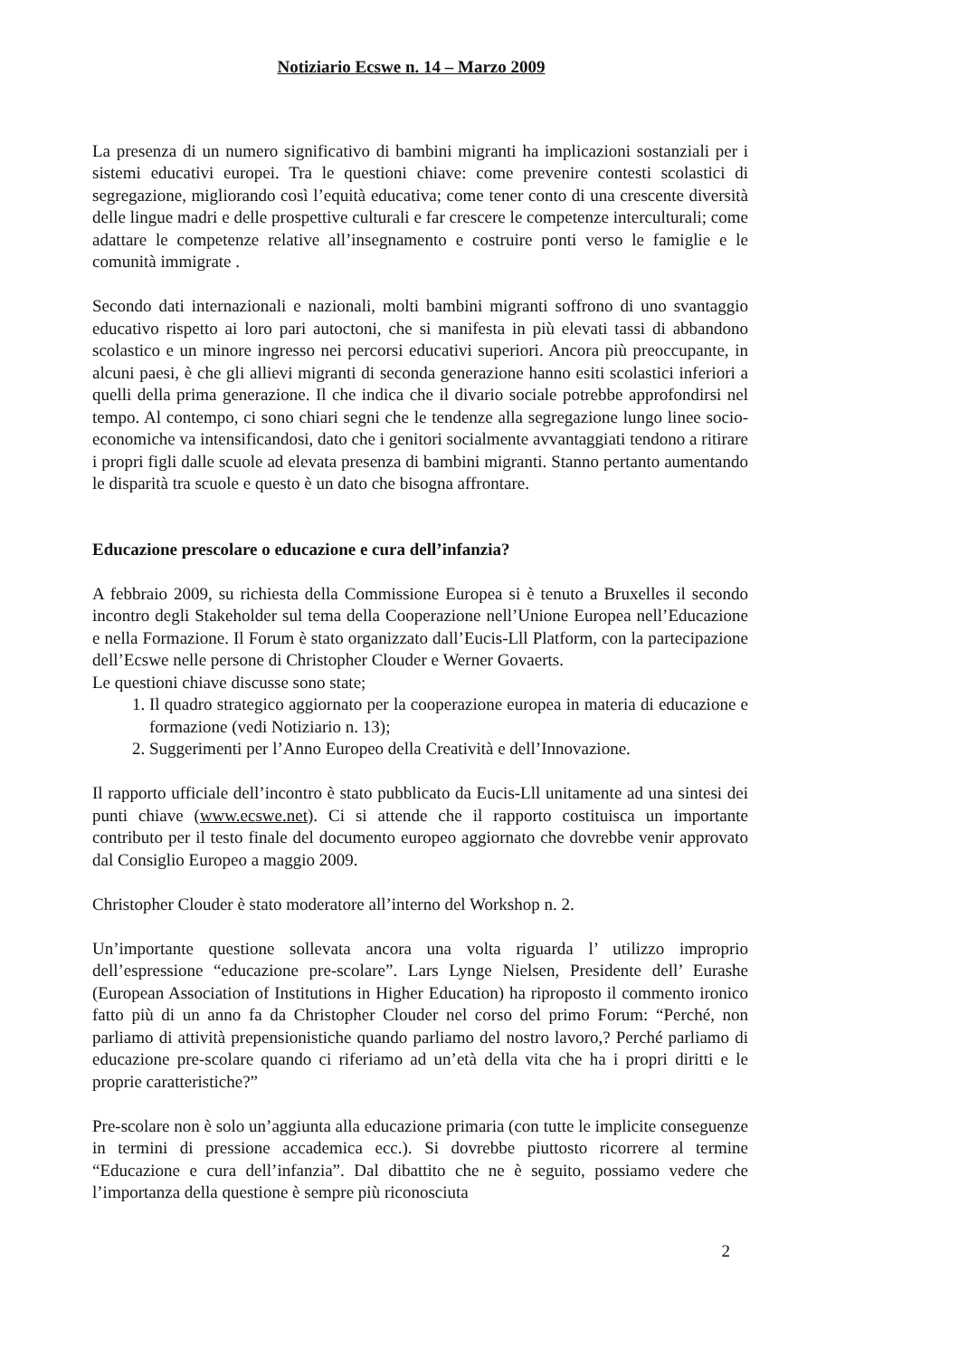Notiziario Ecswe n. 14 – Marzo 2009
La presenza di un numero significativo di bambini migranti ha implicazioni sostanziali per i sistemi educativi europei. Tra le questioni chiave: come prevenire contesti scolastici di segregazione, migliorando così l’equità educativa; come tener conto di una crescente diversità delle lingue madri e delle prospettive culturali e far crescere le competenze interculturali; come adattare le competenze relative all’insegnamento e costruire ponti verso le famiglie e le comunità immigrate .
Secondo dati internazionali e nazionali, molti bambini migranti soffrono di uno svantaggio educativo rispetto ai loro pari autoctoni, che si manifesta in più elevati tassi di abbandono scolastico e un minore ingresso nei percorsi educativi superiori. Ancora più preoccupante, in alcuni paesi, è che gli allievi migranti di seconda generazione hanno esiti scolastici inferiori a quelli della prima generazione. Il che indica che il divario sociale potrebbe approfondirsi nel tempo. Al contempo, ci sono chiari segni che le tendenze alla segregazione lungo linee socio-economiche va intensificandosi, dato che i genitori socialmente avvantaggiati tendono a ritirare i propri figli dalle scuole ad elevata presenza di bambini migranti. Stanno pertanto aumentando le disparità tra scuole e questo è un dato che bisogna affrontare.
Educazione prescolare o educazione e cura dell’infanzia?
A febbraio 2009, su richiesta della Commissione Europea si è tenuto a Bruxelles il secondo incontro degli Stakeholder sul tema della Cooperazione nell’Unione Europea nell’Educazione e nella Formazione. Il Forum è stato organizzato dall’Eucis-Lll Platform, con la partecipazione dell’Ecswe nelle persone di Christopher Clouder e Werner Govaerts.
Le questioni chiave discusse sono state;
1. Il quadro strategico aggiornato per la cooperazione europea in materia di educazione e formazione (vedi Notiziario n. 13);
2. Suggerimenti per l’Anno Europeo della Creatività e dell’Innovazione.
Il rapporto ufficiale dell’incontro è stato pubblicato da Eucis-Lll unitamente ad una sintesi dei punti chiave (www.ecswe.net). Ci si attende che il rapporto costituisca un importante contributo per il testo finale del documento europeo aggiornato che dovrebbe venir approvato dal Consiglio Europeo a maggio 2009.
Christopher Clouder è stato moderatore all’interno del Workshop n. 2.
Un’importante questione sollevata ancora una volta riguarda l’ utilizzo improprio dell’espressione “educazione pre-scolare”. Lars Lynge Nielsen, Presidente dell’ Eurashe (European Association of Institutions in Higher Education) ha riproposto il commento ironico fatto più di un anno fa da Christopher Clouder nel corso del primo Forum: “Perché, non parliamo di attività prepensionistiche quando parliamo del nostro lavoro,? Perché parliamo di educazione pre-scolare quando ci riferiamo ad un’età della vita che ha i propri diritti e le proprie caratteristiche?”
Pre-scolare non è solo un’aggiunta alla educazione primaria (con tutte le implicite conseguenze in termini di pressione accademica ecc.). Si dovrebbe piuttosto ricorrere al termine “Educazione e cura dell’infanzia”. Dal dibattito che ne è seguito, possiamo vedere che l’importanza della questione è sempre più riconosciuta
2